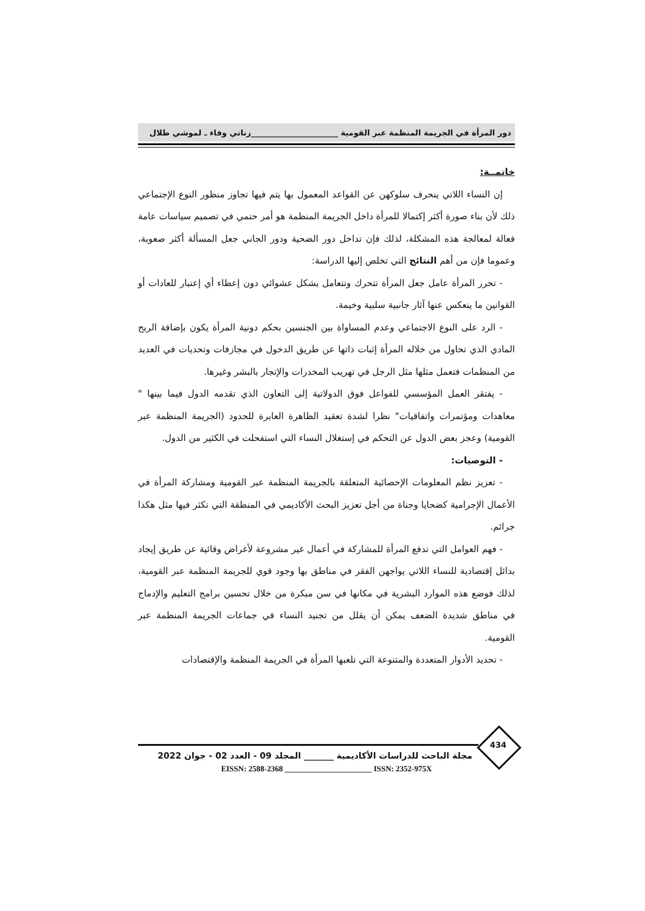دور المرأة في الجريمة المنظمة عبر القومية ______________________زناتي وفاء ـ لموشي طلال
خاتمــة:
إن النساء اللاتي ينحرف سلوكهن عن القواعد المعمول بها يتم فيها تجاوز منظور النوع الإجتماعي ذلك لأن بناء صورة أكثر إكتمالا للمرأة داخل الجريمة المنظمة هو أمر حتمي في تصميم سياسات عامة فعالة لمعالجة هذه المشكلة، لذلك فإن تداخل دور الضحية ودور الجاني جعل المسألة أكثر صعوبة، وعموما فإن من أهم النتائج التي تخلص إليها الدراسة:
- تحرر المرأة عامل جعل المرأة تتحرك وتتعامل بشكل عشوائي دون إعطاء أي إعتبار للعادات أو القوانين ما ينعكس عنها آثار جانبية سلبية وخيمة.
- الرد على النوع الاجتماعي وعدم المساواة بين الجنسين بحكم دونية المرأة يكون بإضافة الربح المادي الذي تحاول من خلاله المرأة إثبات ذاتها عن طريق الدخول في مجازفات وتحديات في العديد من المنظمات فتعمل مثلها مثل الرجل في تهريب المخدرات والإتجار بالبشر وغيرها.
- يفتقر العمل المؤسسي للفواعل فوق الدولاتية إلى التعاون الذي تقدمه الدول فيما بينها " معاهدات ومؤتمرات واتفاقيات" نظرا لشدة تعقيد الظاهرة العابرة للحدود (الجريمة المنظمة عبر القومية) وعجز بعض الدول عن التحكم في إستغلال النساء التي استفحلت في الكثير من الدول.
- التوصيات:
- تعزيز نظم المعلومات الإحصائية المتعلقة بالجريمة المنظمة عبر القومية ومشاركة المرأة في الأعمال الإجرامية كضحايا وجناة من أجل تعزيز البحث الأكاديمي في المنطقة التي تكثر فيها مثل هكذا جرائم.
- فهم العوامل التي تدفع المرأة للمشاركة في أعمال غير مشروعة لأغراض وقائية عن طريق إيجاد بدائل إقتصادية للنساء اللاتي يواجهن الفقر في مناطق بها وجود قوي للجريمة المنظمة عبر القومية، لذلك فوضع هذه الموارد البشرية في مكانها في سن مبكرة من خلال تحسين برامج التعليم والإدماج في مناطق شديدة الضعف يمكن أن يقلل من تجنيد النساء في جماعات الجريمة المنظمة عبر القومية.
- تحديد الأدوار المتعددة والمتنوعة التي تلعبها المرأة في الجريمة المنظمة والإقتصادات
434
مجلة الباحث للدراسات الأكاديمية _______ المجلد 09 - العدد 02 - جوان 2022
EISSN: 2588-2368 ______________________ ISSN: 2352-975X